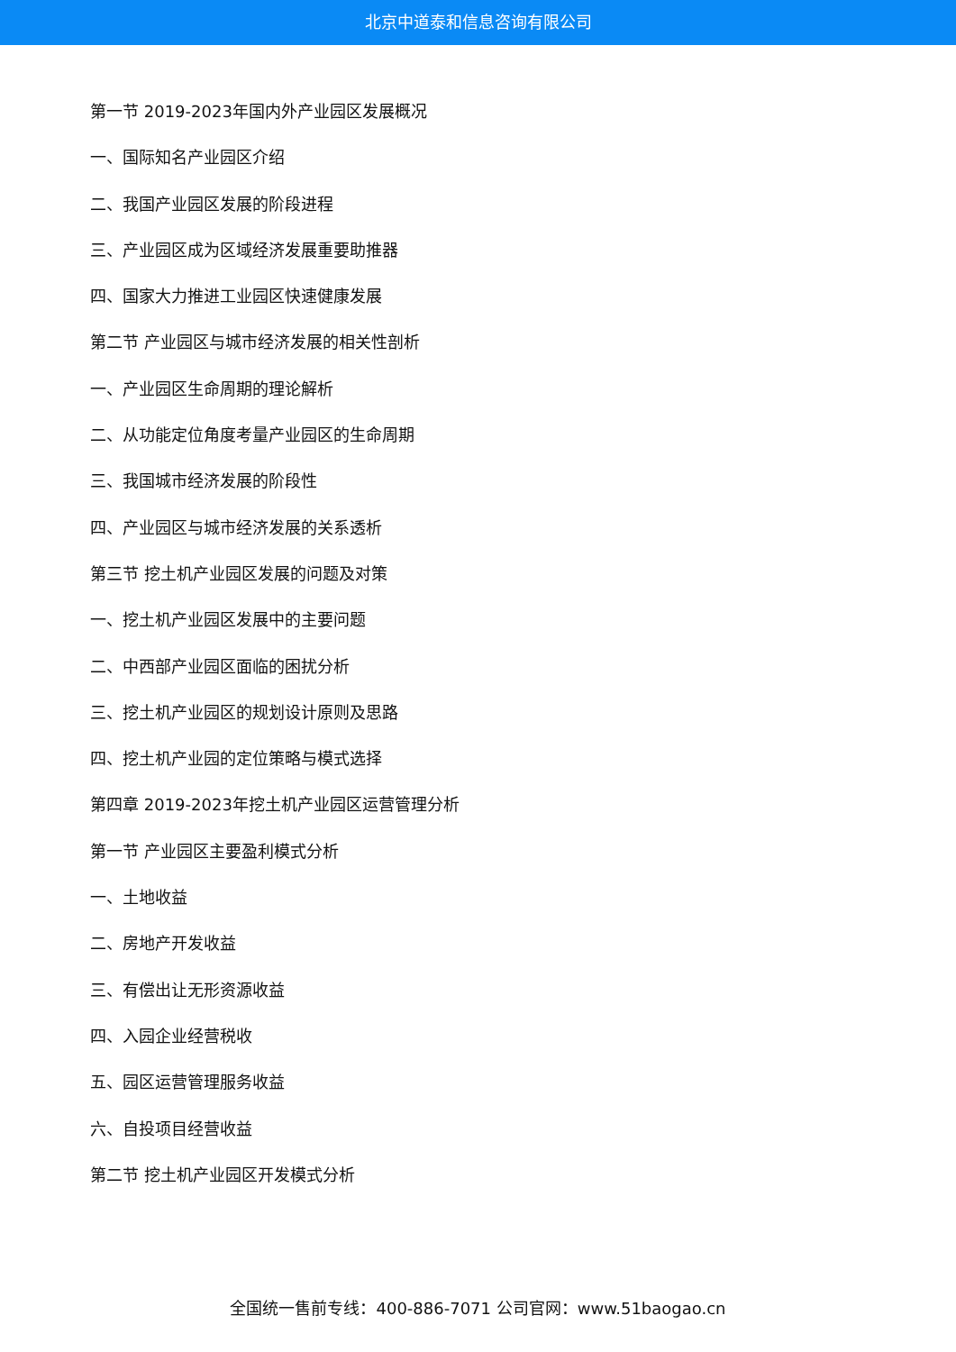北京中道泰和信息咨询有限公司
第一节 2019-2023年国内外产业园区发展概况
一、国际知名产业园区介绍
二、我国产业园区发展的阶段进程
三、产业园区成为区域经济发展重要助推器
四、国家大力推进工业园区快速健康发展
第二节 产业园区与城市经济发展的相关性剖析
一、产业园区生命周期的理论解析
二、从功能定位角度考量产业园区的生命周期
三、我国城市经济发展的阶段性
四、产业园区与城市经济发展的关系透析
第三节 挖土机产业园区发展的问题及对策
一、挖土机产业园区发展中的主要问题
二、中西部产业园区面临的困扰分析
三、挖土机产业园区的规划设计原则及思路
四、挖土机产业园的定位策略与模式选择
第四章 2019-2023年挖土机产业园区运营管理分析
第一节 产业园区主要盈利模式分析
一、土地收益
二、房地产开发收益
三、有偿出让无形资源收益
四、入园企业经营税收
五、园区运营管理服务收益
六、自投项目经营收益
第二节 挖土机产业园区开发模式分析
全国统一售前专线：400-886-7071 公司官网：www.51baogao.cn